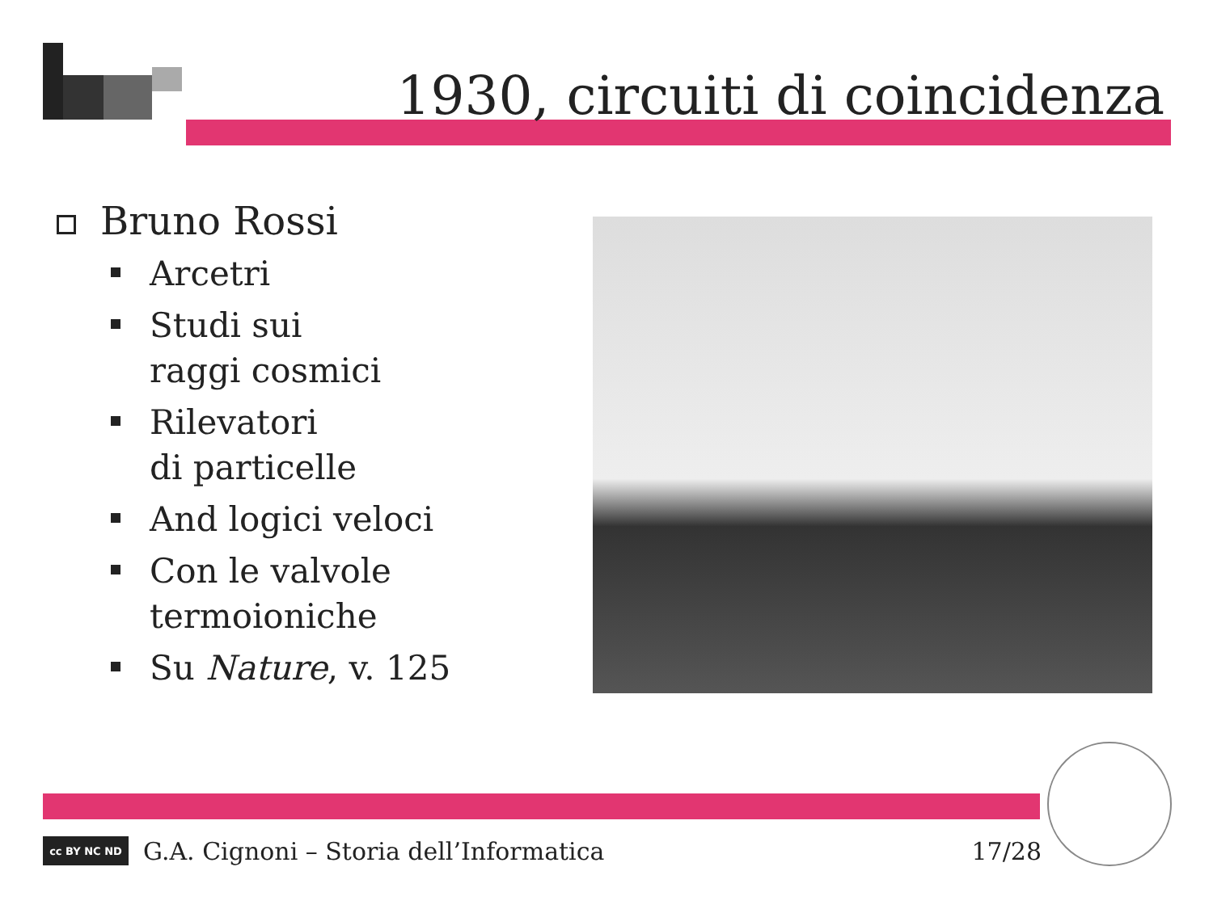1930, circuiti di coincidenza
Bruno Rossi
Arcetri
Studi sui
raggi cosmici
Rilevatori
di particelle
And logici veloci
Con le valvole
termoioniche
Su Nature, v. 125
cc BY NC ND
G.A. Cignoni – Storia dell’Informatica 17/28